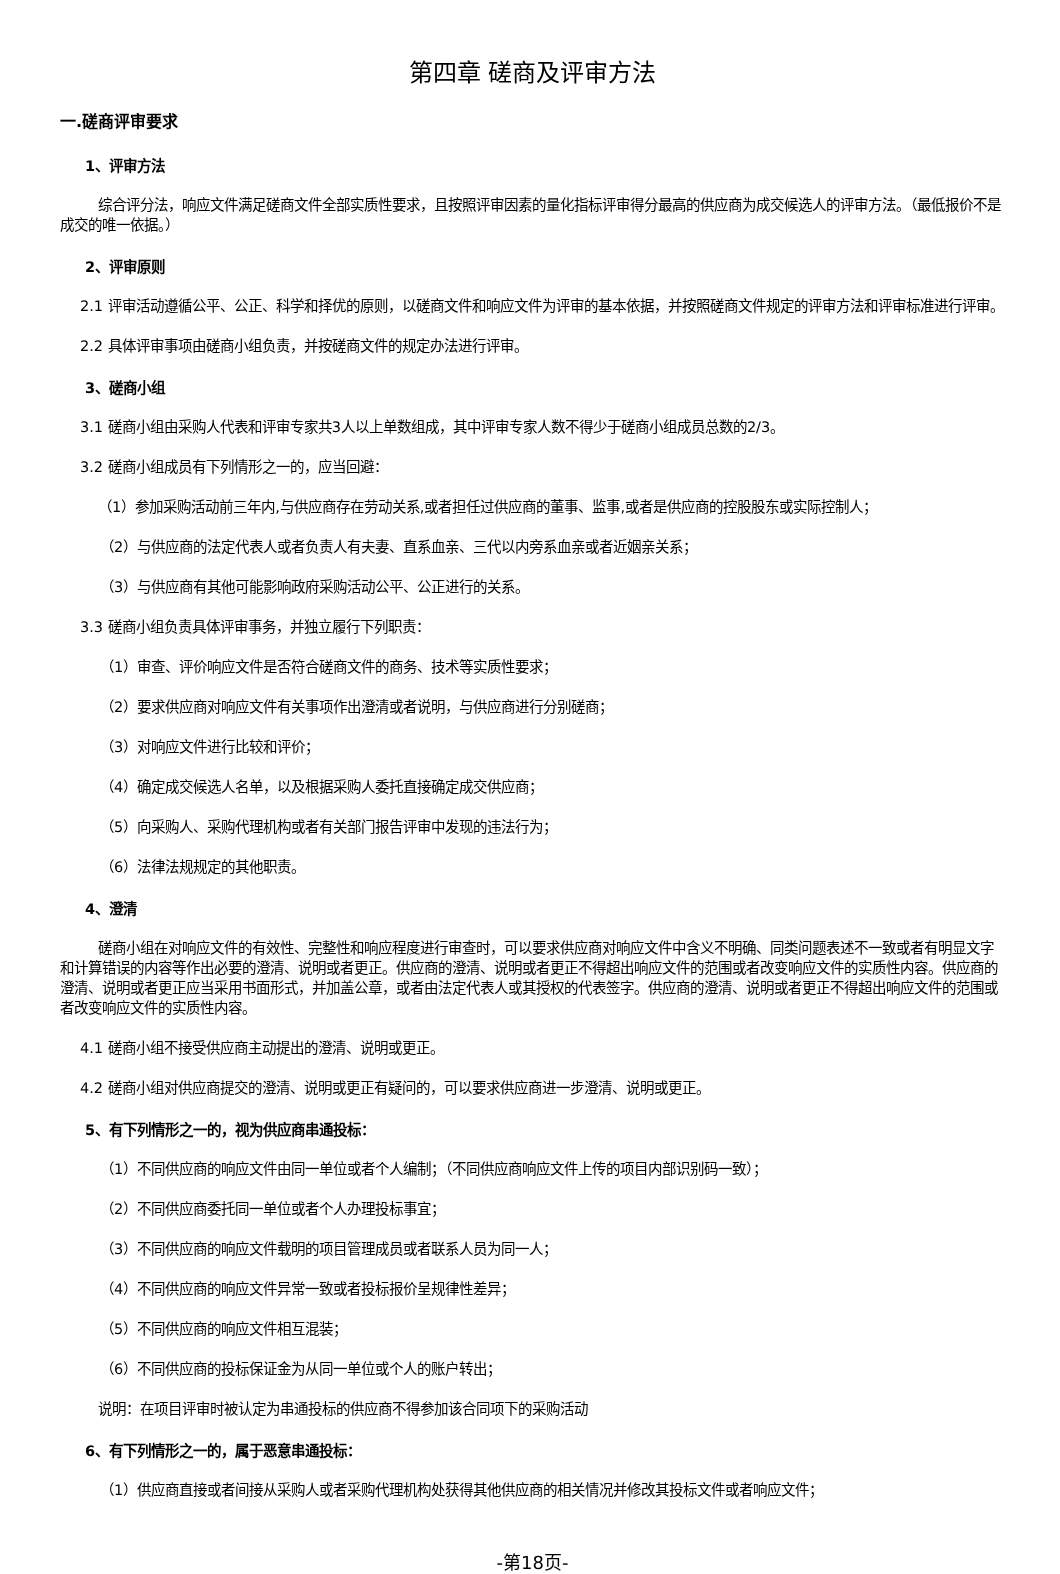第四章 磋商及评审方法
一.磋商评审要求
1、评审方法
综合评分法，响应文件满足磋商文件全部实质性要求，且按照评审因素的量化指标评审得分最高的供应商为成交候选人的评审方法。（最低报价不是成交的唯一依据。）
2、评审原则
2.1 评审活动遵循公平、公正、科学和择优的原则，以磋商文件和响应文件为评审的基本依据，并按照磋商文件规定的评审方法和评审标准进行评审。
2.2 具体评审事项由磋商小组负责，并按磋商文件的规定办法进行评审。
3、磋商小组
3.1 磋商小组由采购人代表和评审专家共3人以上单数组成，其中评审专家人数不得少于磋商小组成员总数的2/3。
3.2 磋商小组成员有下列情形之一的，应当回避：
（1）参加采购活动前三年内,与供应商存在劳动关系,或者担任过供应商的董事、监事,或者是供应商的控股股东或实际控制人；
（2）与供应商的法定代表人或者负责人有夫妻、直系血亲、三代以内旁系血亲或者近姻亲关系；
（3）与供应商有其他可能影响政府采购活动公平、公正进行的关系。
3.3 磋商小组负责具体评审事务，并独立履行下列职责：
（1）审查、评价响应文件是否符合磋商文件的商务、技术等实质性要求；
（2）要求供应商对响应文件有关事项作出澄清或者说明，与供应商进行分别磋商；
（3）对响应文件进行比较和评价；
（4）确定成交候选人名单，以及根据采购人委托直接确定成交供应商；
（5）向采购人、采购代理机构或者有关部门报告评审中发现的违法行为；
（6）法律法规规定的其他职责。
4、澄清
磋商小组在对响应文件的有效性、完整性和响应程度进行审查时，可以要求供应商对响应文件中含义不明确、同类问题表述不一致或者有明显文字和计算错误的内容等作出必要的澄清、说明或者更正。供应商的澄清、说明或者更正不得超出响应文件的范围或者改变响应文件的实质性内容。供应商的澄清、说明或者更正应当采用书面形式，并加盖公章，或者由法定代表人或其授权的代表签字。供应商的澄清、说明或者更正不得超出响应文件的范围或者改变响应文件的实质性内容。
4.1 磋商小组不接受供应商主动提出的澄清、说明或更正。
4.2 磋商小组对供应商提交的澄清、说明或更正有疑问的，可以要求供应商进一步澄清、说明或更正。
5、有下列情形之一的，视为供应商串通投标：
（1）不同供应商的响应文件由同一单位或者个人编制；（不同供应商响应文件上传的项目内部识别码一致）；
（2）不同供应商委托同一单位或者个人办理投标事宜；
（3）不同供应商的响应文件载明的项目管理成员或者联系人员为同一人；
（4）不同供应商的响应文件异常一致或者投标报价呈规律性差异；
（5）不同供应商的响应文件相互混装；
（6）不同供应商的投标保证金为从同一单位或个人的账户转出；
说明：在项目评审时被认定为串通投标的供应商不得参加该合同项下的采购活动
6、有下列情形之一的，属于恶意串通投标：
（1）供应商直接或者间接从采购人或者采购代理机构处获得其他供应商的相关情况并修改其投标文件或者响应文件；
-第18页-